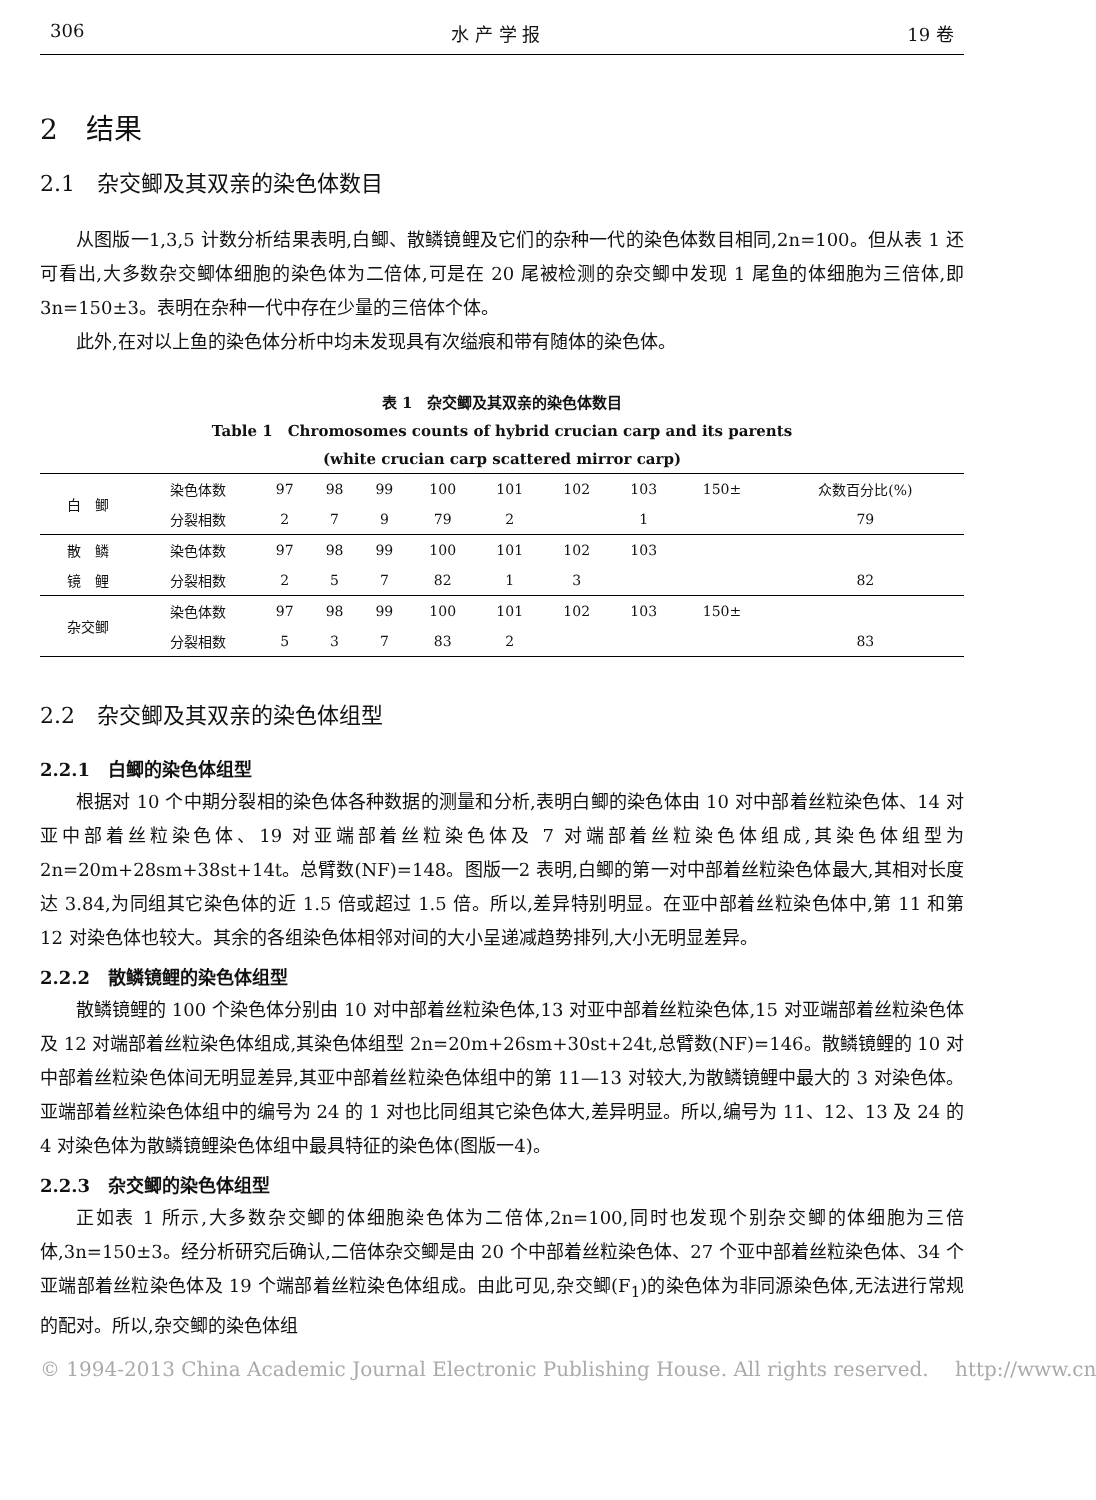306 水 产 学 报 19 卷
2　结果
2.1　杂交鲫及其双亲的染色体数目
从图版一1,3,5 计数分析结果表明,白鲫、散鳞镜鲤及它们的杂种一代的染色体数目相同,2n=100。但从表 1 还可看出,大多数杂交鲫体细胞的染色体为二倍体,可是在 20 尾被检测的杂交鲫中发现 1 尾鱼的体细胞为三倍体,即 3n=150±3。表明在杂种一代中存在少量的三倍体个体。
此外,在对以上鱼的染色体分析中均未发现具有次缢痕和带有随体的染色体。
表 1　杂交鲫及其双亲的染色体数目
Table 1　Chromosomes counts of hybrid crucian carp and its parents
(white crucian carp scattered mirror carp)
| 白 鲫 | 染色体数 | 97 | 98 | 99 | 100 | 101 | 102 | 103 | 150± | 众数百分比(%) |
| | 分裂相数 | 2 | 7 | 9 | 79 | 2 | | 1 | | 79 |
| 散 鳞 | 染色体数 | 97 | 98 | 99 | 100 | 101 | 102 | 103 | | |
| 镜 鲤 | 分裂相数 | 2 | 5 | 7 | 82 | 1 | 3 | | | 82 |
| 杂交鲫 | 染色体数 | 97 | 98 | 99 | 100 | 101 | 102 | 103 | 150± | |
| | 分裂相数 | 5 | 3 | 7 | 83 | 2 | | | | 83 |
2.2　杂交鲫及其双亲的染色体组型
2.2.1　白鲫的染色体组型
根据对 10 个中期分裂相的染色体各种数据的测量和分析,表明白鲫的染色体由 10 对中部着丝粒染色体、14 对亚中部着丝粒染色体、19 对亚端部着丝粒染色体及 7 对端部着丝粒染色体组成,其染色体组型为 2n=20m+28sm+38st+14t。总臂数(NF)=148。图版一2 表明,白鲫的第一对中部着丝粒染色体最大,其相对长度达 3.84,为同组其它染色体的近 1.5 倍或超过 1.5 倍。所以,差异特别明显。在亚中部着丝粒染色体中,第 11 和第 12 对染色体也较大。其余的各组染色体相邻对间的大小呈递减趋势排列,大小无明显差异。
2.2.2　散鳞镜鲤的染色体组型
散鳞镜鲤的 100 个染色体分别由 10 对中部着丝粒染色体,13 对亚中部着丝粒染色体,15 对亚端部着丝粒染色体及 12 对端部着丝粒染色体组成,其染色体组型 2n=20m+26sm+30st+24t,总臂数(NF)=146。散鳞镜鲤的 10 对中部着丝粒染色体间无明显差异,其亚中部着丝粒染色体组中的第 11—13 对较大,为散鳞镜鲤中最大的 3 对染色体。亚端部着丝粒染色体组中的编号为 24 的 1 对也比同组其它染色体大,差异明显。所以,编号为 11、12、13 及 24 的 4 对染色体为散鳞镜鲤染色体组中最具特征的染色体(图版一4)。
2.2.3　杂交鲫的染色体组型
正如表 1 所示,大多数杂交鲫的体细胞染色体为二倍体,2n=100,同时也发现个别杂交鲫的体细胞为三倍体,3n=150±3。经分析研究后确认,二倍体杂交鲫是由 20 个中部着丝粒染色体、27 个亚中部着丝粒染色体、34 个亚端部着丝粒染色体及 19 个端部着丝粒染色体组成。由此可见,杂交鲫(F<sub>1</sub>)的染色体为非同源染色体,无法进行常规的配对。所以,杂交鲫的染色体组
© 1994-2013 China Academic Journal Electronic Publishing House. All rights reserved.　 http://www.cn